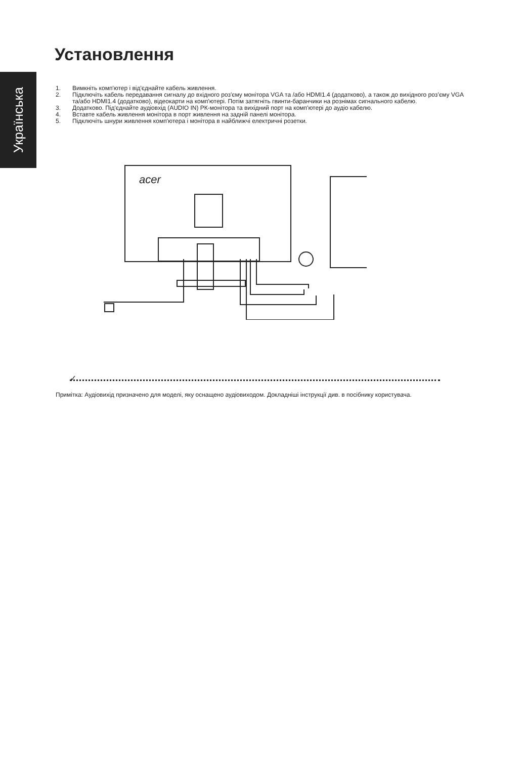Українська
Установлення
1. Вимкніть комп'ютер і від'єднайте кабель живлення.
2. Підключіть кабель передавання сигналу до вхідного роз'єму монітора VGA та /або HDMI1.4 (додатково), а також до вихідного роз’єму VGA та/або HDMI1.4 (додатково), відеокарти на комп'ютері. Потім затягніть гвинти-баранчики на рознімах сигнального кабелю.
3. Додатково. Під'єднайте аудіовхід (AUDIO IN) РК-монітора та вихідний порт на комп'ютері до аудіо кабелю.
4. Вставте кабель живлення монітора в порт живлення на задній панелі монітора.
5. Підключіть шнури живлення комп'ютера і монітора в найближчі електричні розетки.
acer
✓
Примітка: Аудіовихід призначено для моделі, яку оснащено аудіовиходом. Докладніші інструкції див. в посібнику користувача.